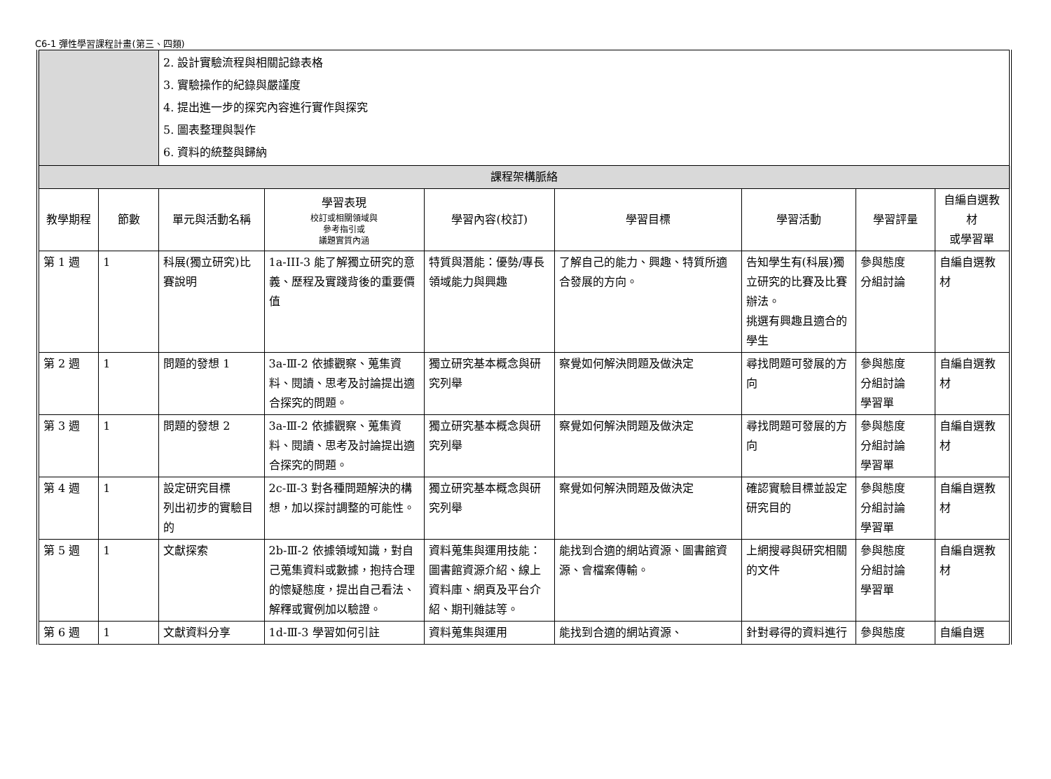C6-1 彈性學習課程計畫(第三、四類)
| | | 2. 設計實驗流程與相關記錄表格 3. 實驗操作的紀錄與嚴謹度 4. 提出進一步的探究內容進行實作與探究 5. 圖表整理與製作 6. 資料的統整與歸納 | | | | | | |
| 課程架構脈絡 | | | | | | | | |
| 教學期程 | 節數 | 單元與活動名稱 | 學習表現 校訂或相關領域與 參考指引或 議題實質內涵 | 學習內容(校訂) | 學習目標 | 學習活動 | 學習評量 | 自編自選教材 或學習單 |
| 第 1 週 | 1 | 科展(獨立研究)比賽說明 | 1a-III-3 能了解獨立研究的意義、歷程及實踐背後的重要價值 | 特質與潛能：優勢/專長領域能力與興趣 | 了解自己的能力、興趣、特質所適合發展的方向。 | 告知學生有(科展)獨立研究的比賽及比賽辦法。 挑選有興趣且適合的學生 | 參與態度 分組討論 | 自編自選教材 |
| 第 2 週 | 1 | 問題的發想 1 | 3a-Ⅲ-2 依據觀察、蒐集資料、閱讀、思考及討論提出適合探究的問題。 | 獨立研究基本概念與研究列舉 | 察覺如何解決問題及做決定 | 尋找問題可發展的方向 | 參與態度 分組討論 學習單 | 自編自選教材 |
| 第 3 週 | 1 | 問題的發想 2 | 3a-Ⅲ-2 依據觀察、蒐集資料、閱讀、思考及討論提出適合探究的問題。 | 獨立研究基本概念與研究列舉 | 察覺如何解決問題及做決定 | 尋找問題可發展的方向 | 參與態度 分組討論 學習單 | 自編自選教材 |
| 第 4 週 | 1 | 設定研究目標 列出初步的實驗目的 | 2c-Ⅲ-3 對各種問題解決的構想，加以探討調整的可能性。 | 獨立研究基本概念與研究列舉 | 察覺如何解決問題及做決定 | 確認實驗目標並設定研究目的 | 參與態度 分組討論 學習單 | 自編自選教材 |
| 第 5 週 | 1 | 文獻探索 | 2b-Ⅲ-2 依據領域知識，對自己蒐集資料或數據，抱持合理的懷疑態度，提出自己看法、解釋或實例加以驗證。 | 資料蒐集與運用技能：圖書館資源介紹、線上資料庫、網頁及平台介紹、期刊雜誌等。 | 能找到合適的網站資源、圖書館資源、會檔案傳輸。 | 上網搜尋與研究相關的文件 | 參與態度 分組討論 學習單 | 自編自選教材 |
| 第 6 週 | 1 | 文獻資料分享 | 1d-Ⅲ-3 學習如何引註 | 資料蒐集與運用 | 能找到合適的網站資源、 | 針對尋得的資料進行 | 參與態度 | 自編自選 |